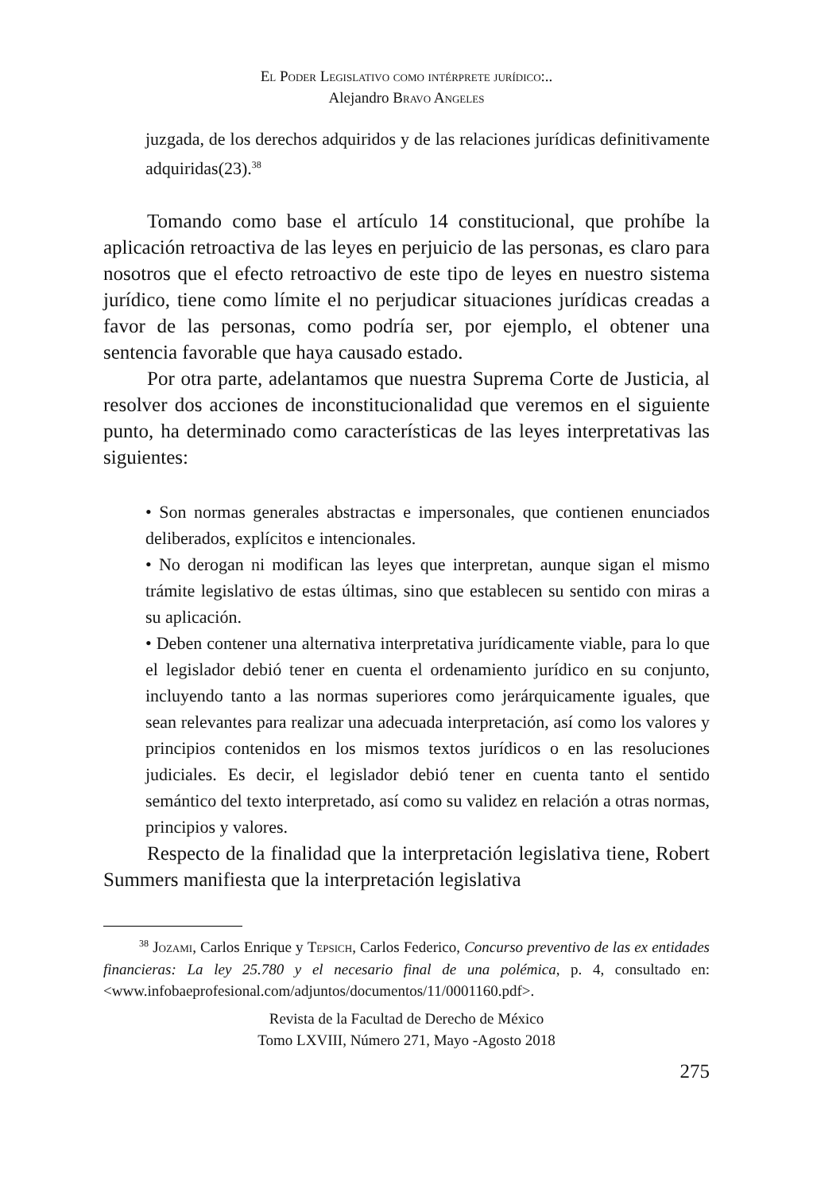El Poder Legislativo como intérprete jurídico:..
Alejandro Bravo Angeles
juzgada, de los derechos adquiridos y de las relaciones jurídicas definitivamente adquiridas(23).<sup>38</sup>
Tomando como base el artículo 14 constitucional, que prohíbe la aplicación retroactiva de las leyes en perjuicio de las personas, es claro para nosotros que el efecto retroactivo de este tipo de leyes en nuestro sistema jurídico, tiene como límite el no perjudicar situaciones jurídicas creadas a favor de las personas, como podría ser, por ejemplo, el obtener una sentencia favorable que haya causado estado.
Por otra parte, adelantamos que nuestra Suprema Corte de Justicia, al resolver dos acciones de inconstitucionalidad que veremos en el siguiente punto, ha determinado como características de las leyes interpretativas las siguientes:
• Son normas generales abstractas e impersonales, que contienen enunciados deliberados, explícitos e intencionales.
• No derogan ni modifican las leyes que interpretan, aunque sigan el mismo trámite legislativo de estas últimas, sino que establecen su sentido con miras a su aplicación.
• Deben contener una alternativa interpretativa jurídicamente viable, para lo que el legislador debió tener en cuenta el ordenamiento jurídico en su conjunto, incluyendo tanto a las normas superiores como jerárquicamente iguales, que sean relevantes para realizar una adecuada interpretación, así como los valores y principios contenidos en los mismos textos jurídicos o en las resoluciones judiciales. Es decir, el legislador debió tener en cuenta tanto el sentido semántico del texto interpretado, así como su validez en relación a otras normas, principios y valores.
Respecto de la finalidad que la interpretación legislativa tiene, Robert Summers manifiesta que la interpretación legislativa
<sup>38</sup> Jozami, Carlos Enrique y Tepsich, Carlos Federico, Concurso preventivo de las ex entidades financieras: La ley 25.780 y el necesario final de una polémica, p. 4, consultado en: <www.infobaeprofesional.com/adjuntos/documentos/11/0001160.pdf>.
Revista de la Facultad de Derecho de México
Tomo LXVIII, Número 271, Mayo -Agosto 2018
275